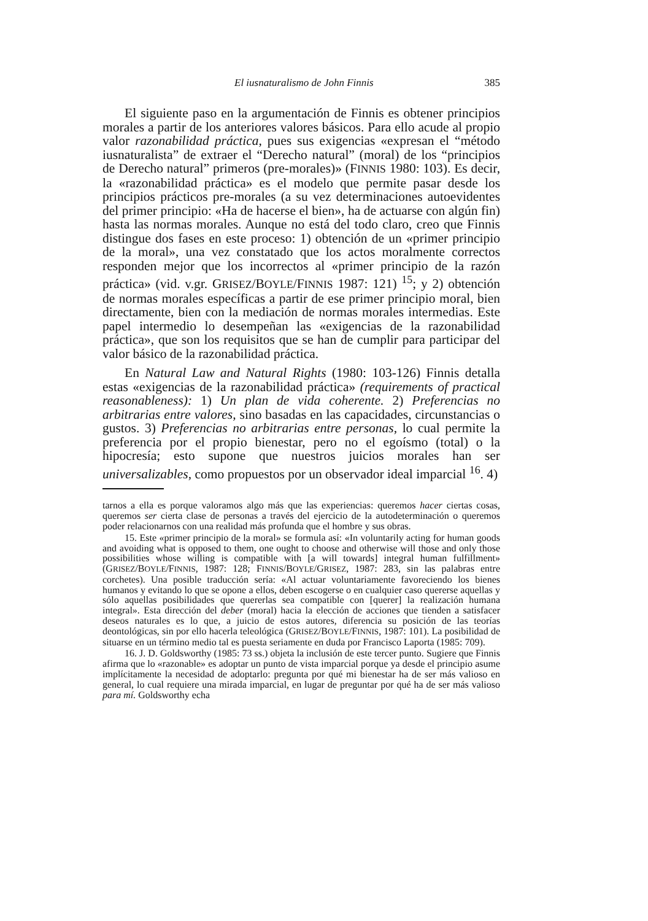El iusnaturalismo de John Finnis 385
El siguiente paso en la argumentación de Finnis es obtener principios morales a partir de los anteriores valores básicos. Para ello acude al propio valor razonabilidad práctica, pues sus exigencias «expresan el “método iusnaturalista” de extraer el “Derecho natural” (moral) de los “principios de Derecho natural” primeros (pre-morales)» (FINNIS 1980: 103). Es decir, la «razonabilidad práctica» es el modelo que permite pasar desde los principios prácticos pre-morales (a su vez determinaciones autoevidentes del primer principio: «Ha de hacerse el bien», ha de actuarse con algún fin) hasta las normas morales. Aunque no está del todo claro, creo que Finnis distingue dos fases en este proceso: 1) obtención de un «primer principio de la moral», una vez constatado que los actos moralmente correctos responden mejor que los incorrectos al «primer principio de la razón práctica» (vid. v.gr. GRISEZ/BOYLE/FINNIS 1987: 121) <sup>15</sup>; y 2) obtención de normas morales específicas a partir de ese primer principio moral, bien directamente, bien con la mediación de normas morales intermedias. Este papel intermedio lo desempeñan las «exigencias de la razonabilidad práctica», que son los requisitos que se han de cumplir para participar del valor básico de la razonabilidad práctica.
En Natural Law and Natural Rights (1980: 103-126) Finnis detalla estas «exigencias de la razonabilidad práctica» (requirements of practical reasonableness): 1) Un plan de vida coherente. 2) Preferencias no arbitrarias entre valores, sino basadas en las capacidades, circunstancias o gustos. 3) Preferencias no arbitrarias entre personas, lo cual permite la preferencia por el propio bienestar, pero no el egoísmo (total) o la hipocresía; esto supone que nuestros juicios morales han ser universalizables, como propuestos por un observador ideal imparcial <sup>16</sup>. 4)
tarnos a ella es porque valoramos algo más que las experiencias: queremos hacer ciertas cosas, queremos ser cierta clase de personas a través del ejercicio de la autodeterminación o queremos poder relacionarnos con una realidad más profunda que el hombre y sus obras.
15. Este «primer principio de la moral» se formula así: «In voluntarily acting for human goods and avoiding what is opposed to them, one ought to choose and otherwise will those and only those possibilities whose willing is compatible with [a will towards] integral human fulfillment» (GRISEZ/BOYLE/FINNIS, 1987: 128; FINNIS/BOYLE/GRISEZ, 1987: 283, sin las palabras entre corchetes). Una posible traducción sería: «Al actuar voluntariamente favoreciendo los bienes humanos y evitando lo que se opone a ellos, deben escogerse o en cualquier caso quererse aquellas y sólo aquellas posibilidades que quererlas sea compatible con [querer] la realización humana integral». Esta dirección del deber (moral) hacia la elección de acciones que tienden a satisfacer deseos naturales es lo que, a juicio de estos autores, diferencia su posición de las teorías deontológicas, sin por ello hacerla teleológica (GRISEZ/BOYLE/FINNIS, 1987: 101). La posibilidad de situarse en un término medio tal es puesta seriamente en duda por Francisco Laporta (1985: 709).
16. J. D. Goldsworthy (1985: 73 ss.) objeta la inclusión de este tercer punto. Sugiere que Finnis afirma que lo «razonable» es adoptar un punto de vista imparcial porque ya desde el principio asume implícitamente la necesidad de adoptarlo: pregunta por qué mi bienestar ha de ser más valioso en general, lo cual requiere una mirada imparcial, en lugar de preguntar por qué ha de ser más valioso para mí. Goldsworthy echa